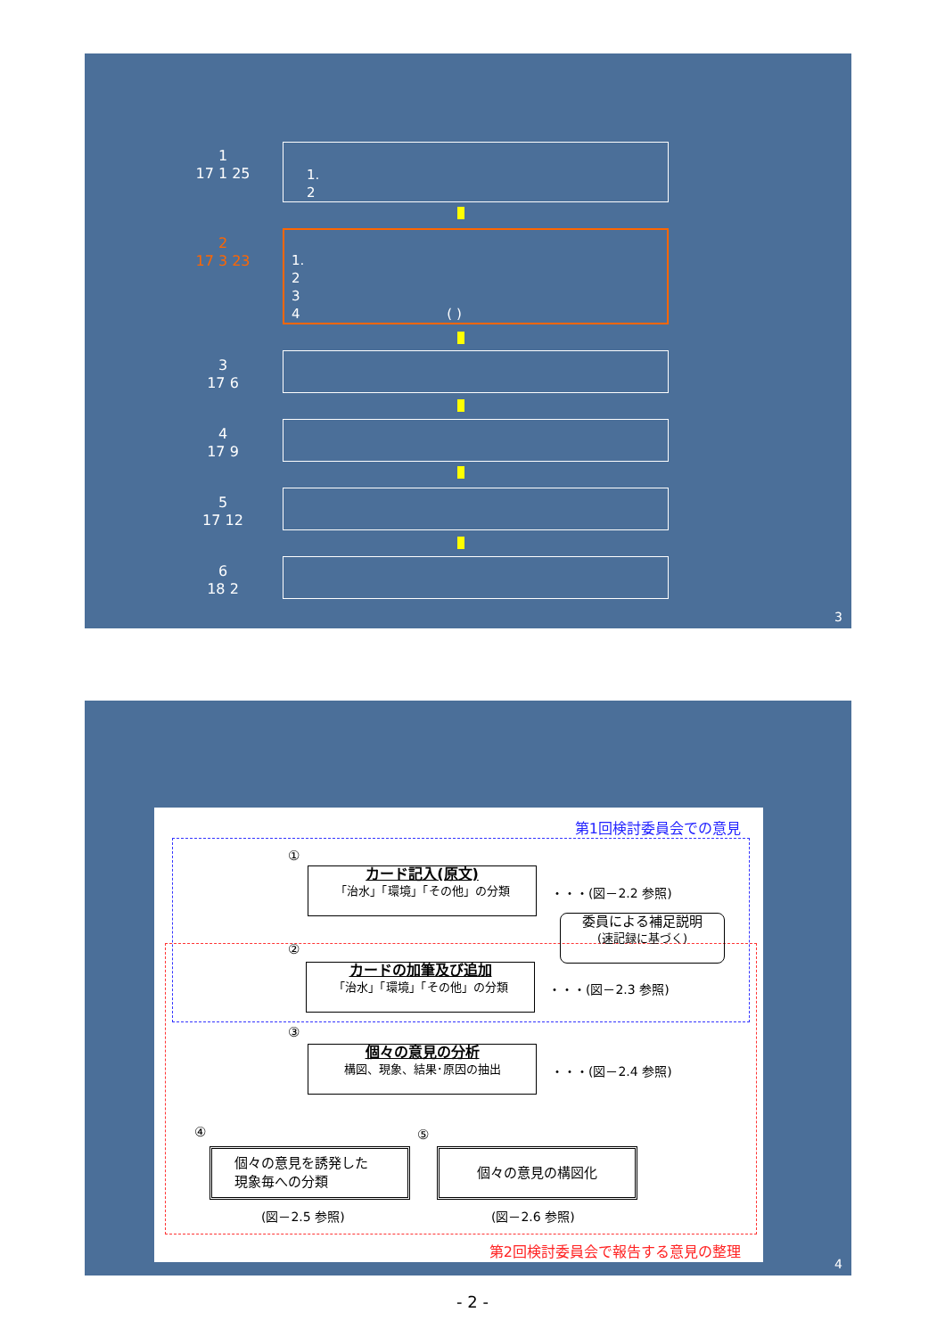1
17 1 25
1.
2
2
17 3 23
1.
2
3
4 ( )
3
17 6
4
17 9
5
17 12
6
18 2
3
第1回検討委員会での意見
①
カード記入(原文)
「治水」「環境」「その他」の分類
・・・(図－2.2 参照)
委員による補足説明
(速記録に基づく)
②
カードの加筆及び追加
「治水」「環境」「その他」の分類
・・・(図－2.3 参照)
③
個々の意見の分析
構図、現象、結果･原因の抽出
・・・(図－2.4 参照)
④ ⑤
個々の意見を誘発した
現象毎への分類
個々の意見の構図化
(図－2.5 参照) (図－2.6 参照)
第2回検討委員会で報告する意見の整理
4
- 2 -